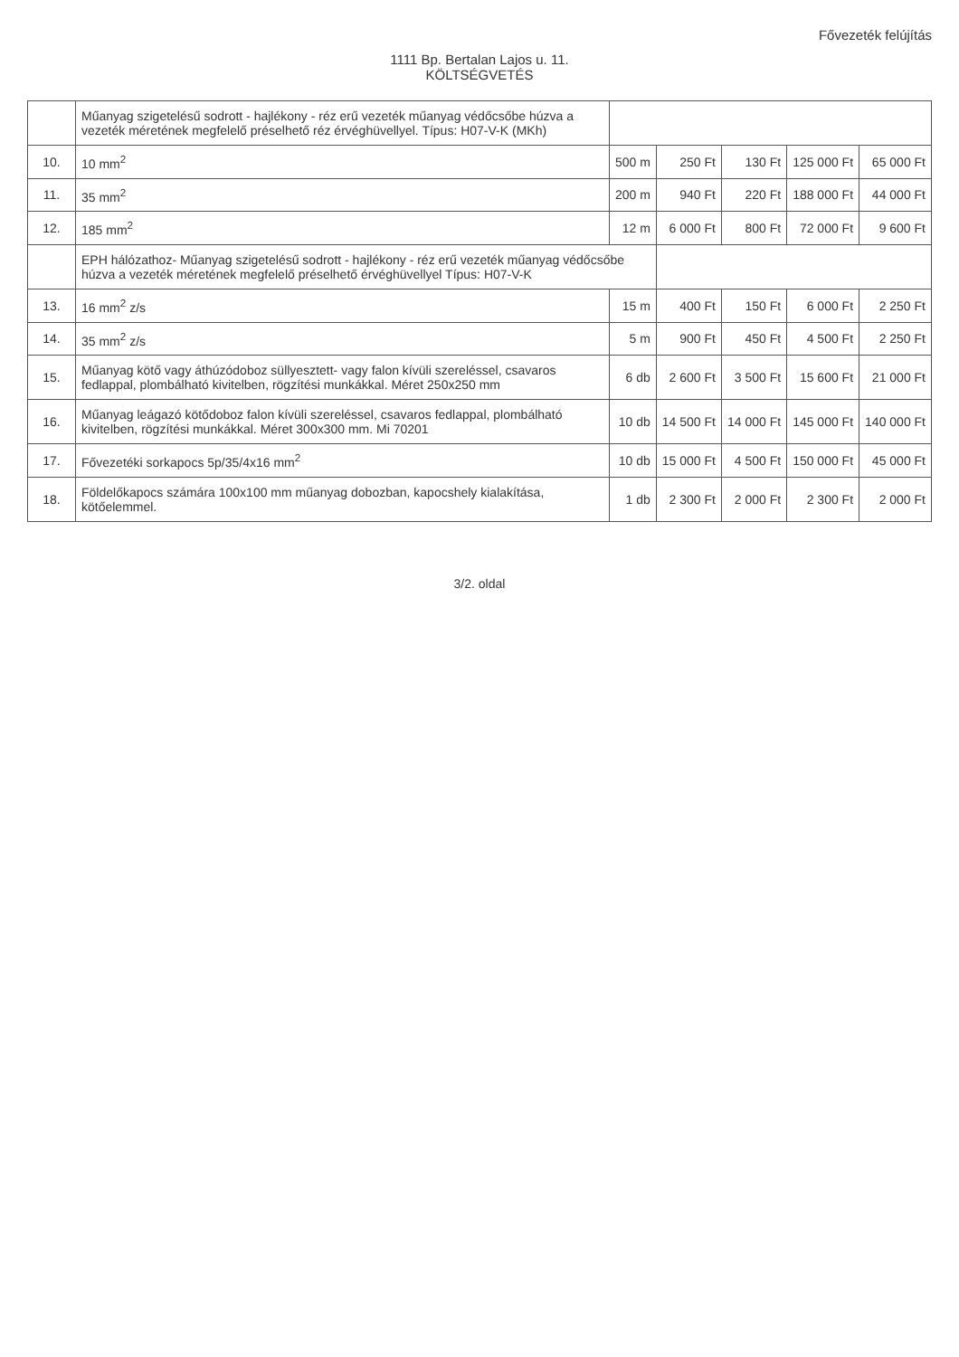Fővezeték felújítás
1111 Bp. Bertalan Lajos u. 11.
KÖLTSÉGVETÉS
| | Műanyag szigetelésű sodrott - hajlékony - réz erű vezeték műanyag védőcsőbe húzva a vezeték méretének megfelelő préselhető réz érvéghüvellyel. Típus: H07-V-K (MKh) | | | | | |
| 10. | 10 mm<sup>2</sup> | 500 m | 250 Ft | 130 Ft | 125 000 Ft | 65 000 Ft |
| 11. | 35 mm<sup>2</sup> | 200 m | 940 Ft | 220 Ft | 188 000 Ft | 44 000 Ft |
| 12. | 185 mm<sup>2</sup> | 12 m | 6 000 Ft | 800 Ft | 72 000 Ft | 9 600 Ft |
| | EPH hálózathoz- Műanyag szigetelésű sodrott - hajlékony - réz erű vezeték műanyag védőcsőbe húzva a vezeték méretének megfelelő préselhető érvéghüvellyel Típus: H07-V-K | | | | | |
| 13. | 16 mm<sup>2</sup> z/s | 15 m | 400 Ft | 150 Ft | 6 000 Ft | 2 250 Ft |
| 14. | 35 mm<sup>2</sup> z/s | 5 m | 900 Ft | 450 Ft | 4 500 Ft | 2 250 Ft |
| 15. | Műanyag kötő vagy áthúzódoboz süllyesztett- vagy falon kívüli szereléssel, csavaros fedlappal, plombálható kivitelben, rögzítési munkákkal. Méret 250x250 mm | 6 db | 2 600 Ft | 3 500 Ft | 15 600 Ft | 21 000 Ft |
| 16. | Műanyag leágazó kötődoboz falon kívüli szereléssel, csavaros fedlappal, plombálható kivitelben, rögzítési munkákkal. Méret 300x300 mm. Mi 70201 | 10 db | 14 500 Ft | 14 000 Ft | 145 000 Ft | 140 000 Ft |
| 17. | Fővezetéki sorkapocs 5p/35/4x16 mm<sup>2</sup> | 10 db | 15 000 Ft | 4 500 Ft | 150 000 Ft | 45 000 Ft |
| 18. | Földelőkapocs számára 100x100 mm műanyag dobozban, kapocshely kialakítása, kötőelemmel. | 1 db | 2 300 Ft | 2 000 Ft | 2 300 Ft | 2 000 Ft |
3/2. oldal